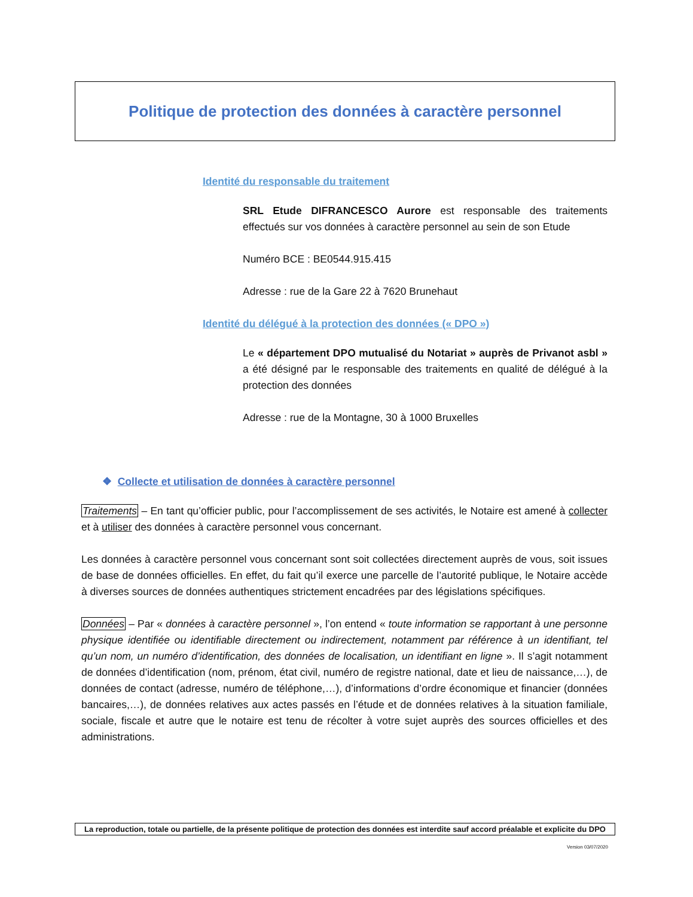Politique de protection des données à caractère personnel
Identité du responsable du traitement
SRL Etude DIFRANCESCO Aurore est responsable des traitements effectués sur vos données à caractère personnel au sein de son Etude
Numéro BCE : BE0544.915.415
Adresse : rue de la Gare 22 à 7620 Brunehaut
Identité du délégué à la protection des données (« DPO »)
Le « département DPO mutualisé du Notariat » auprès de Privanot asbl » a été désigné par le responsable des traitements en qualité de délégué à la protection des données
Adresse : rue de la Montagne, 30 à 1000 Bruxelles
❖ Collecte et utilisation de données à caractère personnel
Traitements – En tant qu’officier public, pour l’accomplissement de ses activités, le Notaire est amené à collecter et à utiliser des données à caractère personnel vous concernant.
Les données à caractère personnel vous concernant sont soit collectées directement auprès de vous, soit issues de base de données officielles. En effet, du fait qu’il exerce une parcelle de l’autorité publique, le Notaire accède à diverses sources de données authentiques strictement encadrées par des législations spécifiques.
Données – Par « données à caractère personnel », l’on entend « toute information se rapportant à une personne physique identifiée ou identifiable directement ou indirectement, notamment par référence à un identifiant, tel qu’un nom, un numéro d’identification, des données de localisation, un identifiant en ligne ». Il s’agit notamment de données d’identification (nom, prénom, état civil, numéro de registre national, date et lieu de naissance,…), de données de contact (adresse, numéro de téléphone,…), d’informations d’ordre économique et financier (données bancaires,…), de données relatives aux actes passés en l’étude et de données relatives à la situation familiale, sociale, fiscale et autre que le notaire est tenu de récolter à votre sujet auprès des sources officielles et des administrations.
La reproduction, totale ou partielle, de la présente politique de protection des données est interdite sauf accord préalable et explicite du DPO
Version 03/07/2020